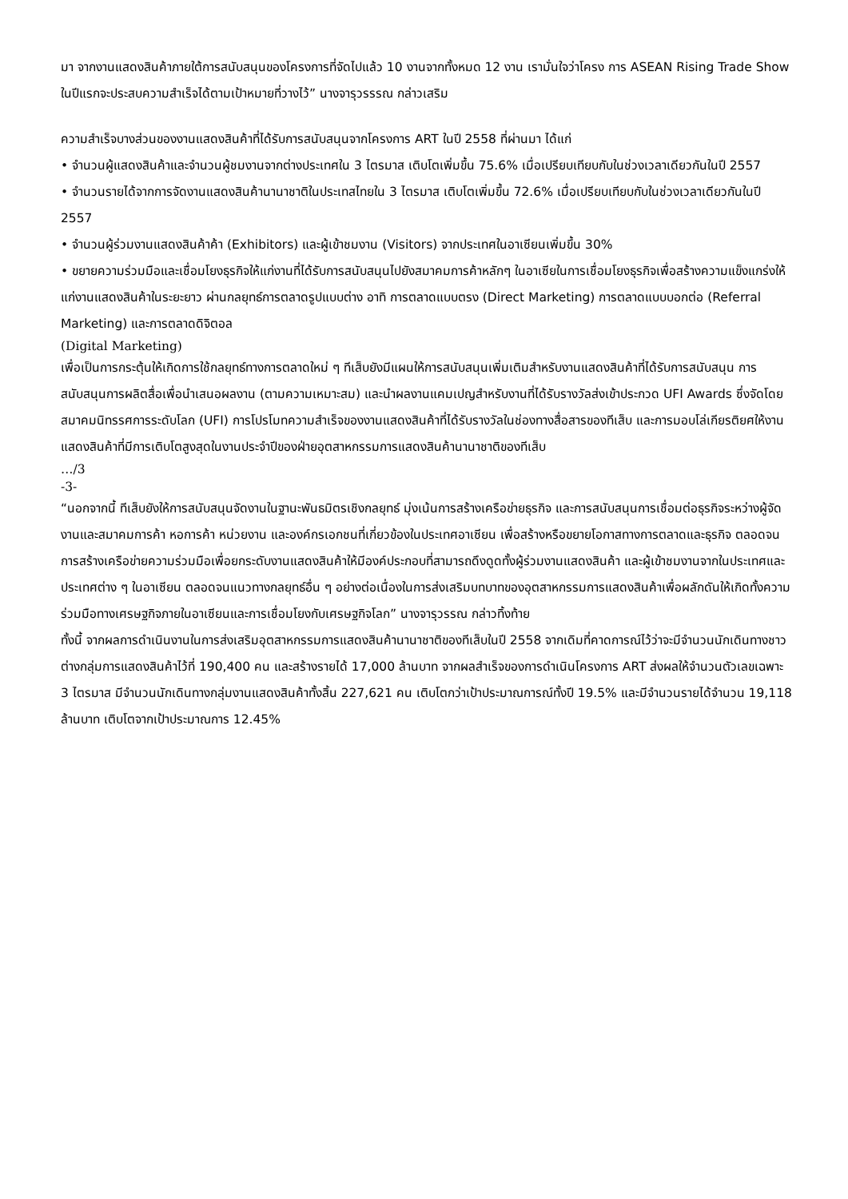มา จากงานแสดงสินค้าภายใต้การสนับสนุนของโครงการที่จัดไปแล้ว 10 งานจากทั้งหมด 12 งาน เรามั่นใจว่าโครง การ ASEAN Rising Trade Show ในปีแรกจะประสบความสำเร็จได้ตามเป้าหมายที่วางไว้” นางจารุวรรรณ กล่าวเสริม
ความสำเร็จบางส่วนของงานแสดงสินค้าที่ได้รับการสนับสนุนจากโครงการ ART ในปี 2558 ที่ผ่านมา ได้แก่
• จำนวนผู้แสดงสินค้าและจำนวนผู้ชมงานจากต่างประเทศใน 3 ไตรมาส เติบโตเพิ่มขึ้น 75.6% เมื่อเปรียบเทียบกับในช่วงเวลาเดียวกันในปี 2557
• จำนวนรายได้จากการจัดงานแสดงสินค้านานาชาติในประเทสไทยใน 3 ไตรมาส เติบโตเพิ่มขึ้น 72.6% เมื่อเปรียบเทียบกับในช่วงเวลาเดียวกันในปี 2557
• จำนวนผู้ร่วมงานแสดงสินค้าค้า (Exhibitors) และผู้เข้าชมงาน (Visitors) จากประเทศในอาเซียนเพิ่มขึ้น 30%
• ขยายความร่วมมือและเชื่อมโยงธุรกิจให้แก่งานที่ได้รับการสนับสนุนไปยังสมาคมการค้าหลักๆ ในอาเซียในการเชื่อมโยงธุรกิจเพื่อสร้างความแข็งแกร่งให้แก่งานแสดงสินค้าในระยะยาว ผ่านกลยุทธ์การตลาดรูปแบบต่าง อาทิ การตลาดแบบตรง (Direct Marketing) การตลาดแบบบอกต่อ (Referral Marketing) และการตลาดดิจิตอล
(Digital Marketing)
เพื่อเป็นการกระตุ้นให้เกิดการใช้กลยุทธ์ทางการตลาดใหม่ ๆ ทีเส็บยังมีแผนให้การสนับสนุนเพิ่มเติมสำหรับงานแสดงสินค้าที่ได้รับการสนับสนุน การสนับสนุนการผลิตสื่อเพื่อนำเสนอผลงาน (ตามความเหมาะสม) และนำผลงานแคมเปญสำหรับงานที่ได้รับรางวัลส่งเข้าประกวด UFI Awards ซึ่งจัดโดยสมาคมนิทรรศการระดับโลก (UFI) การโปรโมทความสำเร็จของงานแสดงสินค้าที่ได้รับรางวัลในช่องทางสื่อสารของทีเส็บ และการมอบโล่เกียรติยศให้งานแสดงสินค้าที่มีการเติบโตสูงสุดในงานประจำปีของฝ่ายอุตสาหกรรมการแสดงสินค้านานาชาติของทีเส็บ
…/3
-3-
“นอกจากนี้ ทีเส็บยังให้การสนับสนุนจัดงานในฐานะพันธมิตรเชิงกลยุทธ์ มุ่งเน้นการสร้างเครือข่ายธุรกิจ และการสนับสนุนการเชื่อมต่อธุรกิจระหว่างผู้จัดงานและสมาคมการค้า หอการค้า หน่วยงาน และองค์กรเอกชนที่เกี่ยวข้องในประเทศอาเซียน เพื่อสร้างหรือขยายโอกาสทางการตลาดและธุรกิจ ตลอดจนการสร้างเครือข่ายความร่วมมือเพื่อยกระดับงานแสดงสินค้าให้มีองค์ประกอบที่สามารถดึงดูดทั้งผู้ร่วมงานแสดงสินค้า และผู้เข้าชมงานจากในประเทศและประเทศต่าง ๆ ในอาเซียน ตลอดจนแนวทางกลยุทธ์อื่น ๆ อย่างต่อเนื่องในการส่งเสริมบทบาทของอุตสาหกรรมการแสดงสินค้าเพื่อผลักดันให้เกิดทั้งความร่วมมือทางเศรษฐกิจภายในอาเซียนและการเชื่อมโยงกับเศรษฐกิจโลก” นางจารุวรรณ กล่าวทิ้งท้าย
ทั้งนี้ จากผลการดำเนินงานในการส่งเสริมอุตสาหกรรมการแสดงสินค้านานาชาติของทีเส็บในปี 2558 จากเดิมที่คาดการณ์ไว้ว่าจะมีจำนวนนักเดินทางชาวต่างกลุ่มการแสดงสินค้าไว้ที่ 190,400 คน และสร้างรายได้ 17,000 ล้านบาท จากผลสำเร็จของการดำเนินโครงการ ART ส่งผลให้จำนวนตัวเลขเฉพาะ 3 ไตรมาส มีจำนวนนักเดินทางกลุ่มงานแสดงสินค้าทั้งสิ้น 227,621 คน เติบโตกว่าเป้าประมาณการณ์ทั้งปี 19.5% และมีจำนวนรายได้จำนวน 19,118 ล้านบาท เติบโตจากเป้าประมาณการ 12.45%